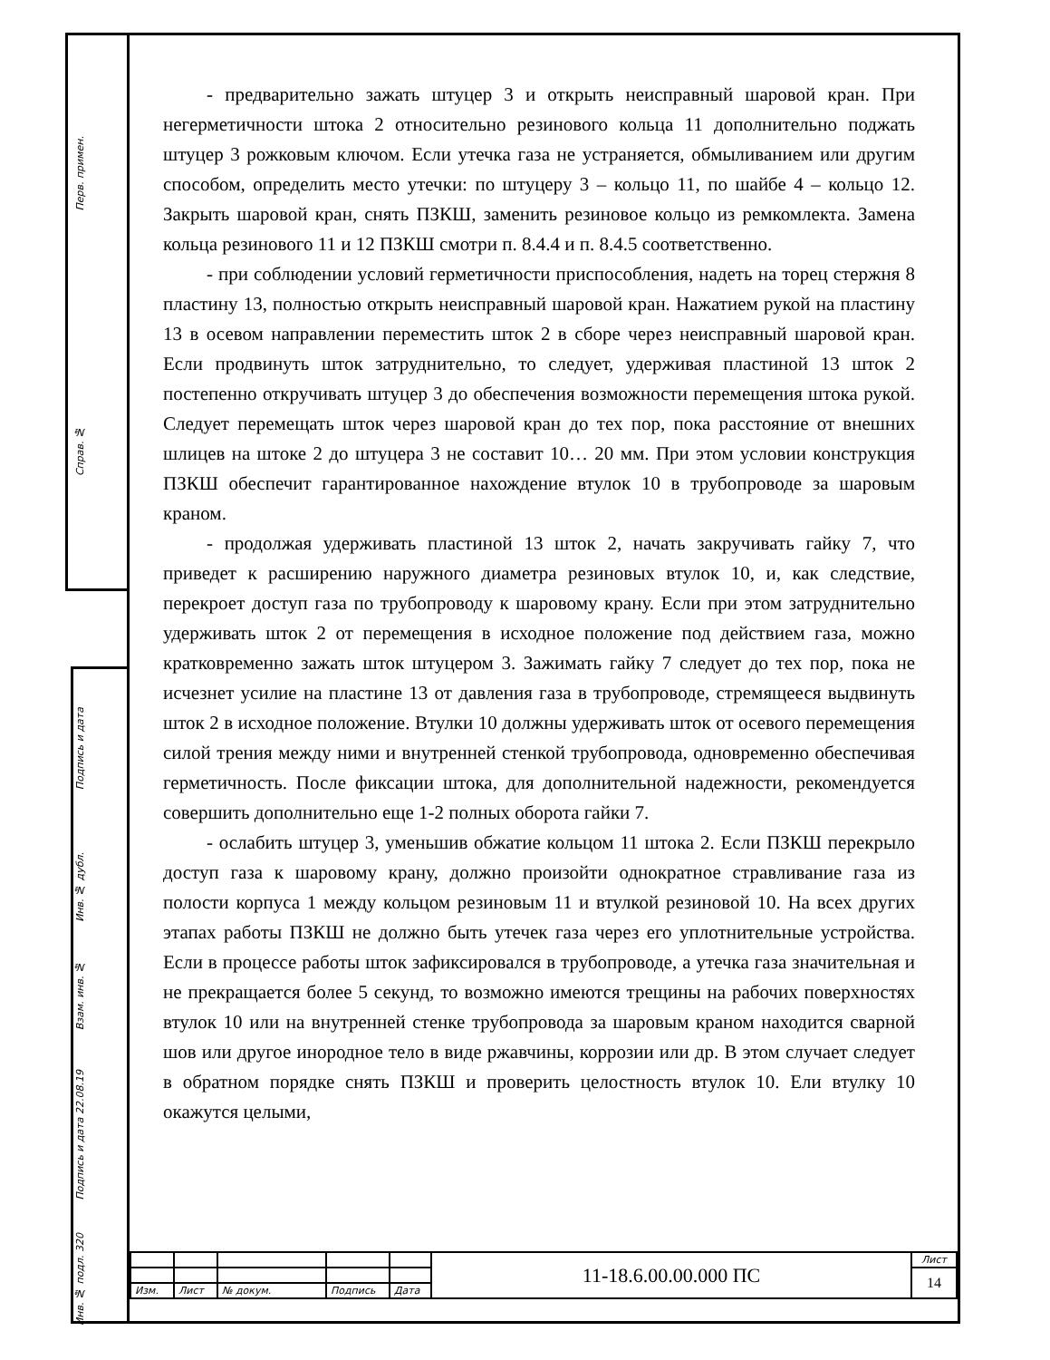Перв. примен.
Справ. №
Подпись и дата
Инв. № дубл.
Взам. инв. №
Подпись и дата 22.08.19
Инв. № подл. 320
- предварительно зажать штуцер 3 и открыть неисправный шаровой кран. При негерметичности штока 2 относительно резинового кольца 11 дополнительно поджать штуцер 3 рожковым ключом. Если утечка газа не устраняется, обмыливанием или другим способом, определить место утечки: по штуцеру 3 – кольцо 11, по шайбе 4 – кольцо 12. Закрыть шаровой кран, снять ПЗКШ, заменить резиновое кольцо из ремкомлекта. Замена кольца резинового 11 и 12 ПЗКШ смотри п. 8.4.4 и п. 8.4.5 соответственно.
- при соблюдении условий герметичности приспособления, надеть на торец стержня 8 пластину 13, полностью открыть неисправный шаровой кран. Нажатием рукой на пластину 13 в осевом направлении переместить шток 2 в сборе через неисправный шаровой кран. Если продвинуть шток затруднительно, то следует, удерживая пластиной 13 шток 2 постепенно откручивать штуцер 3 до обеспечения возможности перемещения штока рукой. Следует перемещать шток через шаровой кран до тех пор, пока расстояние от внешних шлицев на штоке 2 до штуцера 3 не составит 10… 20 мм. При этом условии конструкция ПЗКШ обеспечит гарантированное нахождение втулок 10 в трубопроводе за шаровым краном.
- продолжая удерживать пластиной 13 шток 2, начать закручивать гайку 7, что приведет к расширению наружного диаметра резиновых втулок 10, и, как следствие, перекроет доступ газа по трубопроводу к шаровому крану. Если при этом затруднительно удерживать шток 2 от перемещения в исходное положение под действием газа, можно кратковременно зажать шток штуцером 3. Зажимать гайку 7 следует до тех пор, пока не исчезнет усилие на пластине 13 от давления газа в трубопроводе, стремящееся выдвинуть шток 2 в исходное положение. Втулки 10 должны удерживать шток от осевого перемещения силой трения между ними и внутренней стенкой трубопровода, одновременно обеспечивая герметичность. После фиксации штока, для дополнительной надежности, рекомендуется совершить дополнительно еще 1-2 полных оборота гайки 7.
- ослабить штуцер 3, уменьшив обжатие кольцом 11 штока 2. Если ПЗКШ перекрыло доступ газа к шаровому крану, должно произойти однократное стравливание газа из полости корпуса 1 между кольцом резиновым 11 и втулкой резиновой 10. На всех других этапах работы ПЗКШ не должно быть утечек газа через его уплотнительные устройства. Если в процессе работы шток зафиксировался в трубопроводе, а утечка газа значительная и не прекращается более 5 секунд, то возможно имеются трещины на рабочих поверхностях втулок 10 или на внутренней стенке трубопровода за шаровым краном находится сварной шов или другое инородное тело в виде ржавчины, коррозии или др. В этом случает следует в обратном порядке снять ПЗКШ и проверить целостность втулок 10. Ели втулку 10 окажутся целыми,
| | | | | | 11-18.6.00.00.000 ПС | Лист |
| | | | | | | 14 |
| Изм. | Лист | № докум. | Подпись | Дата | | |